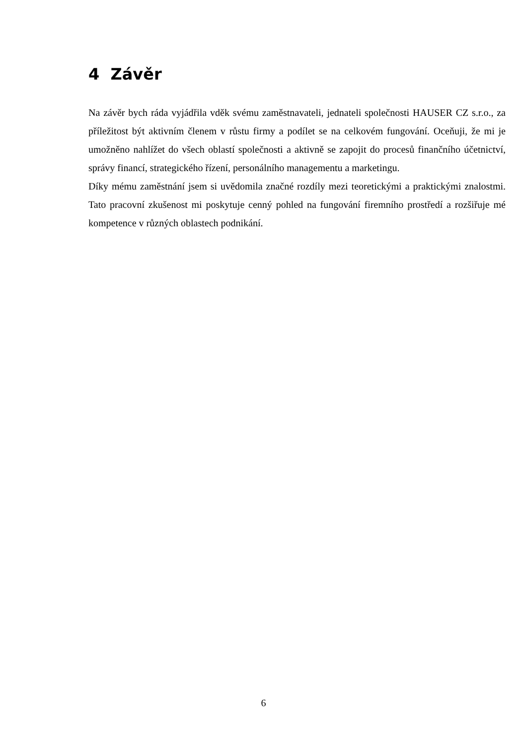4 Závěr
Na závěr bych ráda vyjádřila vděk svému zaměstnavateli, jednateli společnosti HAUSER CZ s.r.o., za příležitost být aktivním členem v růstu firmy a podílet se na celkovém fungování. Oceňuji, že mi je umožněno nahlížet do všech oblastí společnosti a aktivně se zapojit do procesů finančního účetnictví, správy financí, strategického řízení, personálního managementu a marketingu.
Díky mému zaměstnání jsem si uvědomila značné rozdíly mezi teoretickými a praktickými znalostmi. Tato pracovní zkušenost mi poskytuje cenný pohled na fungování firemního prostředí a rozšiřuje mé kompetence v různých oblastech podnikání.
6